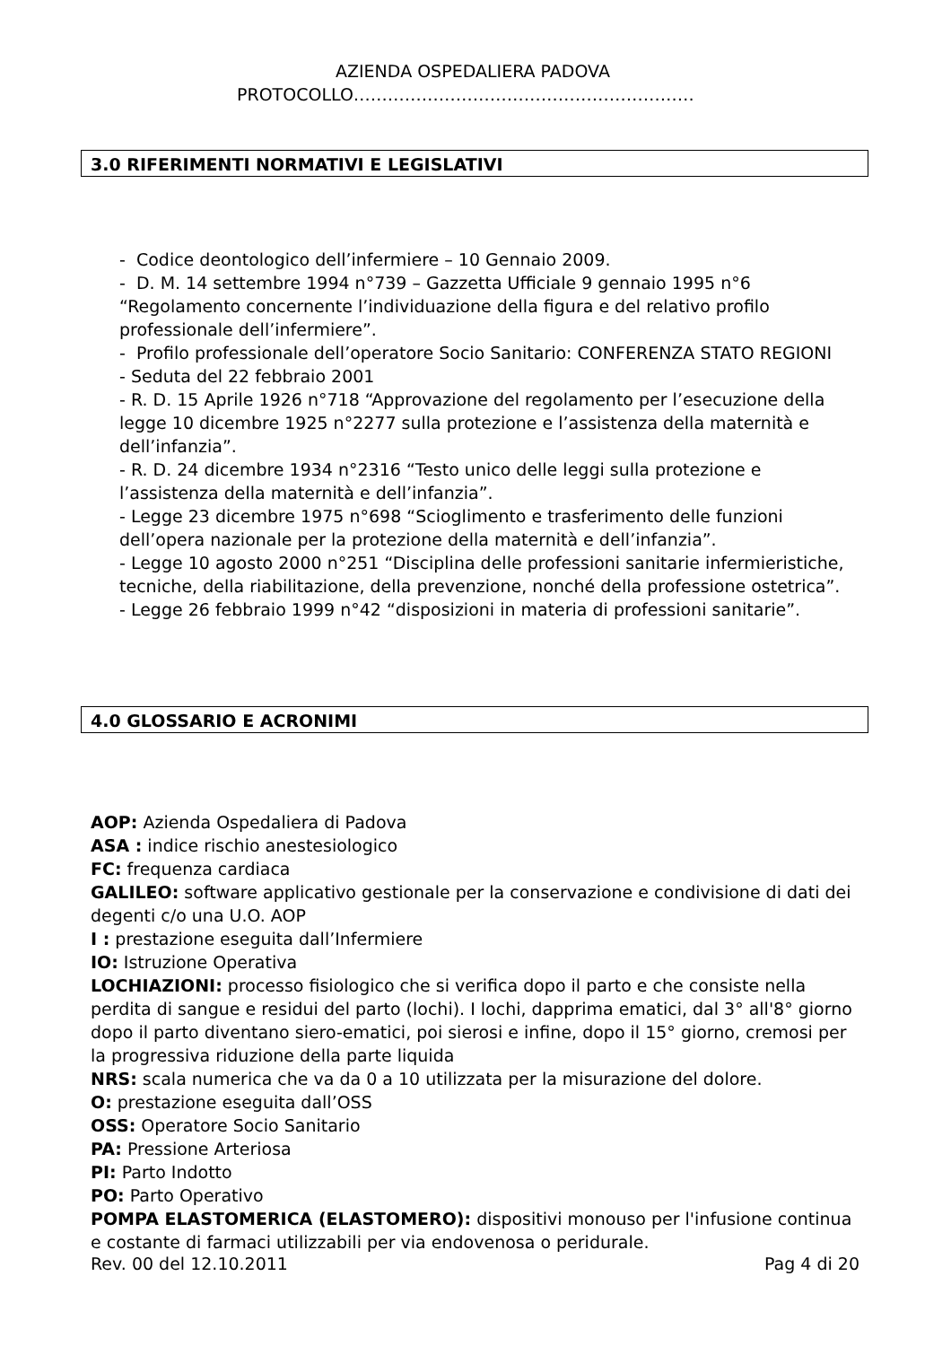AZIENDA OSPEDALIERA PADOVA
PROTOCOLLO……………………………………………………
3.0 RIFERIMENTI NORMATIVI E LEGISLATIVI
- Codice deontologico dell’infermiere – 10 Gennaio 2009.
- D. M. 14 settembre 1994 n°739 – Gazzetta Ufficiale 9 gennaio 1995 n°6 “Regolamento concernente l’individuazione della figura e del relativo profilo professionale dell’infermiere”.
- Profilo professionale dell’operatore Socio Sanitario: CONFERENZA STATO REGIONI
- Seduta del 22 febbraio 2001
- R. D. 15 Aprile 1926 n°718 “Approvazione del regolamento per l’esecuzione della legge 10 dicembre 1925 n°2277 sulla protezione e l’assistenza della maternità e dell’infanzia”.
- R. D. 24 dicembre 1934 n°2316 “Testo unico delle leggi sulla protezione e l’assistenza della maternità e dell’infanzia”.
- Legge 23 dicembre 1975 n°698 “Scioglimento e trasferimento delle funzioni dell’opera nazionale per la protezione della maternità e dell’infanzia”.
- Legge 10 agosto 2000 n°251 “Disciplina delle professioni sanitarie infermieristiche, tecniche, della riabilitazione, della prevenzione, nonché della professione ostetrica”.
- Legge 26 febbraio 1999 n°42 “disposizioni in materia di professioni sanitarie”.
4.0 GLOSSARIO E ACRONIMI
AOP: Azienda Ospedaliera di Padova
ASA : indice rischio anestesiologico
FC: frequenza cardiaca
GALILEO: software applicativo gestionale per la conservazione e condivisione di dati dei degenti c/o una U.O. AOP
I : prestazione eseguita dall’Infermiere
IO: Istruzione Operativa
LOCHIAZIONI: processo fisiologico che si verifica dopo il parto e che consiste nella perdita di sangue e residui del parto (lochi). I lochi, dapprima ematici, dal 3° all'8° giorno dopo il parto diventano siero-ematici, poi sierosi e infine, dopo il 15° giorno, cremosi per la progressiva riduzione della parte liquida
NRS: scala numerica che va da 0 a 10 utilizzata per la misurazione del dolore.
O: prestazione eseguita dall’OSS
OSS: Operatore Socio Sanitario
PA: Pressione Arteriosa
PI: Parto Indotto
PO: Parto Operativo
POMPA ELASTOMERICA (ELASTOMERO): dispositivi monouso per l'infusione continua e costante di farmaci utilizzabili per via endovenosa o peridurale.
Rev. 00 del 12.10.2011 Pag 4 di 20